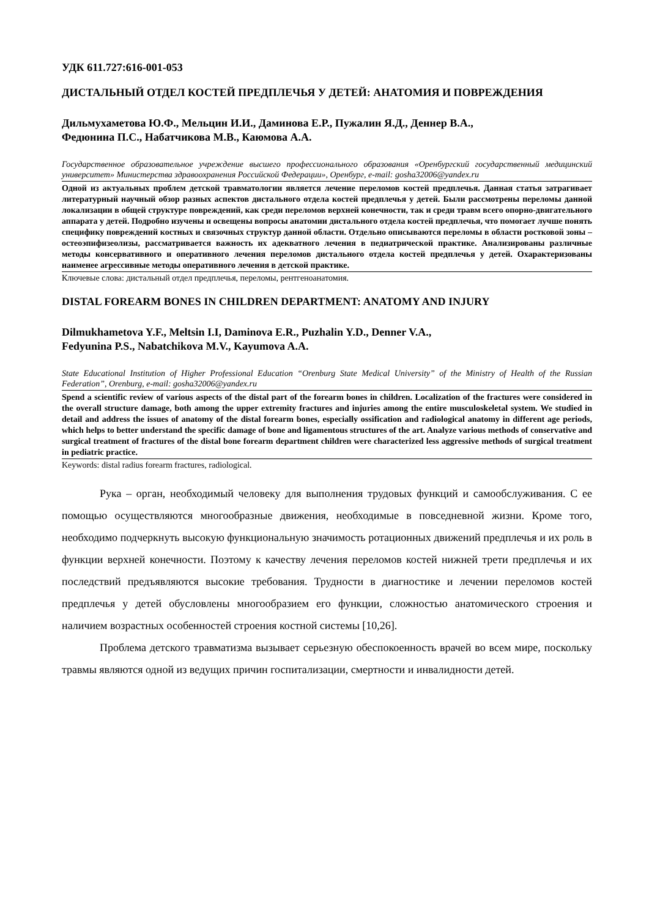УДК 611.727:616-001-053
ДИСТАЛЬНЫЙ ОТДЕЛ КОСТЕЙ ПРЕДПЛЕЧЬЯ У ДЕТЕЙ: АНАТОМИЯ И ПОВРЕЖДЕНИЯ
Дильмухаметова Ю.Ф., Мельцин И.И., Даминова Е.Р., Пужалин Я.Д., Деннер В.А.,
Федюнина П.С., Набатчикова М.В., Каюмова А.А.
Государственное образовательное учреждение высшего профессионального образования «Оренбургский государственный медицинский университет» Министерства здравоохранения Российской Федерации», Оренбург, e-mail: gosha32006@yandex.ru
Одной из актуальных проблем детской травматологии является лечение переломов костей предплечья. Данная статья затрагивает литературный научный обзор разных аспектов дистального отдела костей предплечья у детей. Были рассмотрены переломы данной локализации в общей структуре повреждений, как среди переломов верхней конечности, так и среди травм всего опорно-двигательного аппарата у детей. Подробно изучены и освещены вопросы анатомии дистального отдела костей предплечья, что помогает лучше понять специфику повреждений костных и связочных структур данной области. Отдельно описываются переломы в области ростковой зоны – остеоэпифизеолизы, рассматривается важность их адекватного лечения в педиатрической практике. Анализированы различные методы консервативного и оперативного лечения переломов дистального отдела костей предплечья у детей. Охарактеризованы наименее агрессивные методы оперативного лечения в детской практике.
Ключевые слова: дистальный отдел предплечья, переломы, рентгеноанатомия.
DISTAL FOREARM BONES IN CHILDREN DEPARTMENT: ANATOMY AND INJURY
Dilmukhametova Y.F., Meltsin I.I, Daminova E.R., Puzhalin Y.D., Denner V.A.,
Fedyunina P.S., Nabatchikova M.V., Kayumova A.A.
State Educational Institution of Higher Professional Education “Orenburg State Medical University” of the Ministry of Health of the Russian Federation”, Orenburg, e-mail: gosha32006@yandex.ru
Spend a scientific review of various aspects of the distal part of the forearm bones in children. Localization of the fractures were considered in the overall structure damage, both among the upper extremity fractures and injuries among the entire musculoskeletal system. We studied in detail and address the issues of anatomy of the distal forearm bones, especially ossification and radiological anatomy in different age periods, which helps to better understand the specific damage of bone and ligamentous structures of the art. Analyze various methods of conservative and surgical treatment of fractures of the distal bone forearm department children were characterized less aggressive methods of surgical treatment in pediatric practice.
Keywords: distal radius forearm fractures, radiological.
Рука – орган, необходимый человеку для выполнения трудовых функций и самообслуживания. С ее помощью осуществляются многообразные движения, необходимые в повседневной жизни. Кроме того, необходимо подчеркнуть высокую функциональную значимость ротационных движений предплечья и их роль в функции верхней конечности. Поэтому к качеству лечения переломов костей нижней трети предплечья и их последствий предъявляются высокие требования. Трудности в диагностике и лечении переломов костей предплечья у детей обусловлены многообразием его функции, сложностью анатомического строения и наличием возрастных особенностей строения костной системы [10,26].
Проблема детского травматизма вызывает серьезную обеспокоенность врачей во всем мире, поскольку травмы являются одной из ведущих причин госпитализации, смертности и инвалидности детей.